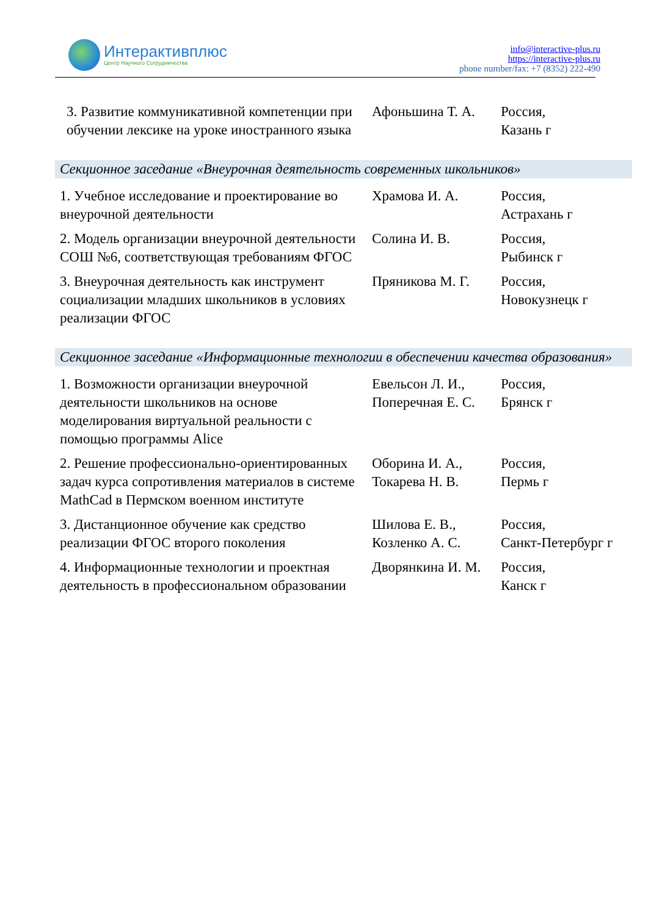Интерактивплюс
Центр Научного Сотрудничества
info@interactive-plus.ru
https://interactive-plus.ru
phone number/fax: +7 (8352) 222-490
| 3. Развитие коммуникативной компетенции при обучении лексике на уроке иностранного языка | Афоньшина Т. А. | Россия, Казань г |
| Секционное заседание «Внеурочная деятельность современных школьников» | | |
| 1. Учебное исследование и проектирование во внеурочной деятельности | Храмова И. А. | Россия, Астрахань г |
| 2. Модель организации внеурочной деятельности СОШ №6, соответствующая требованиям ФГОС | Солина И. В. | Россия, Рыбинск г |
| 3. Внеурочная деятельность как инструмент социализации младших школьников в условиях реализации ФГОС | Пряникова М. Г. | Россия, Новокузнецк г |
| Секционное заседание «Информационные технологии в обеспечении качества образования» | | |
| 1. Возможности организации внеурочной деятельности школьников на основе моделирования виртуальной реальности с помощью программы Alice | Евельсон Л. И., Поперечная Е. С. | Россия, Брянск г |
| 2. Решение профессионально-ориентированных задач курса сопротивления материалов в системе MathCad в Пермском военном институте | Оборина И. А., Токарева Н. В. | Россия, Пермь г |
| 3. Дистанционное обучение как средство реализации ФГОС второго поколения | Шилова Е. В., Козленко А. С. | Россия, Санкт-Петербург г |
| 4. Информационные технологии и проектная деятельность в профессиональном образовании | Дворянкина И. М. | Россия, Канск г |